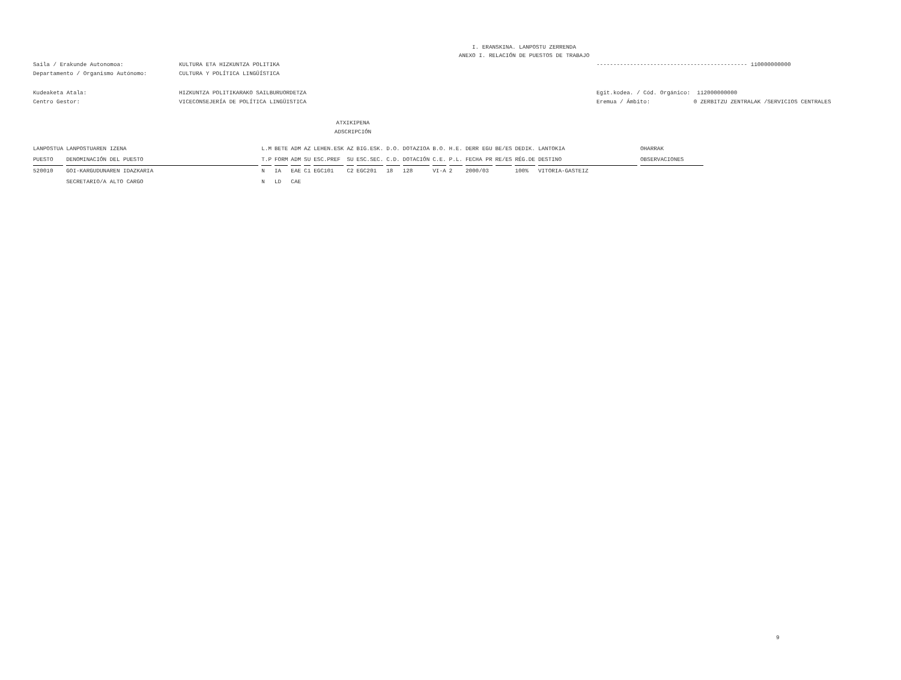I. ERANSKINA. LANPOSTU ZERRENDA
ANEXO I. RELACIÓN DE PUESTOS DE TRABAJO
Saila / Erakunde Autonomoa:
Departamento / Organismo Autónomo:
KULTURA ETA HIZKUNTZA POLITIKA
CULTURA Y POLÍTICA LINGÜÍSTICA
--------------------------------------------- 110000000000
Kudeaketa Atala:
Centro Gestor:
HIZKUNTZA POLITIKARAKO SAILBURUORDETZA
VICECONSEJERÍA DE POLÍTICA LINGÜISTICA
Egit.kodea. / Cód. Orgánico: 112000000000
Eremua / Ámbito: 0 ZERBITZU ZENTRALAK /SERVICIOS CENTRALES
ATXIKIPENA
ADSCRIPCIÓN
| LANPOSTUA | LANPOSTUAREN IZENA | L.M | BETE | ADM | AZ | LEHEN.ESK | AZ | BIG.ESK. | D.O. | DOTAZIOA | B.O. | H.E. | DERR EGU | BE/ES | DEDIK. | LANTOKIA | OHARRAK |
| --- | --- | --- | --- | --- | --- | --- | --- | --- | --- | --- | --- | --- | --- | --- | --- | --- | --- |
| PUESTO | DENOMINACIÓN DEL PUESTO | T.P | FORM | ADM | SU | ESC.PREF | SU | ESC.SEC. | C.D. | DOTACIÓN | C.E. | P.L. | FECHA PR | RE/ES | RÉG.DE | DESTINO | OBSERVACIONES |
| 520010 | GOI-KARGUDUNAREN IDAZKARIA | N | IA | EAE | C1 | EGC101 | C2 | EGC201 | 18 | 128 | VI-A | 2 | 2000/03 | | 100% | VITORIA-GASTEIZ | |
| | SECRETARIO/A ALTO CARGO | N | LD | CAE | | | | | | | | | | | | | |
9